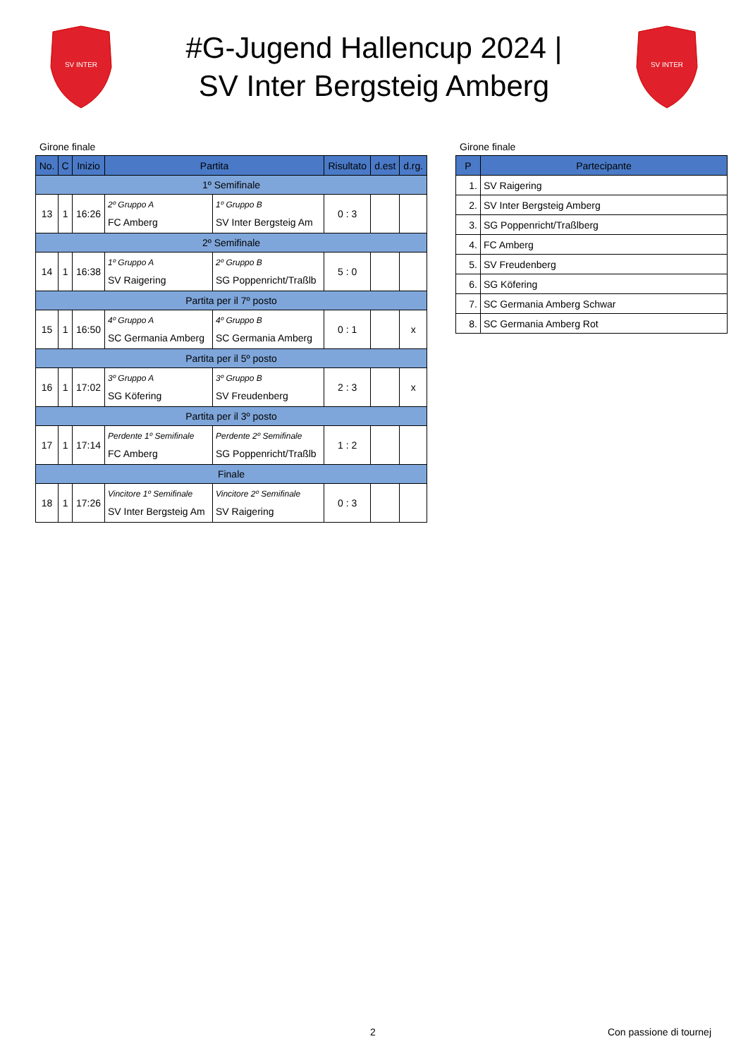SV INTER
#G-Jugend Hallencup 2024 |
SV Inter Bergsteig Amberg
SV INTER
Girone finale
| No. | C | Inizio | Partita | | Risultato | d.est | d.rg. |
| --- | --- | --- | --- | --- | --- | --- | --- |
| 1º Semifinale | | | | | | | |
| 13 | 1 | 16:26 | 2º Gruppo A FC Amberg | 1º Gruppo B SV Inter Bergsteig Am | 0 : 3 | | |
| 2º Semifinale | | | | | | | |
| 14 | 1 | 16:38 | 1º Gruppo A SV Raigering | 2º Gruppo B SG Poppenricht/Traßlb | 5 : 0 | | |
| Partita per il 7º posto | | | | | | | |
| 15 | 1 | 16:50 | 4º Gruppo A SC Germania Amberg | 4º Gruppo B SC Germania Amberg | 0 : 1 | | x |
| Partita per il 5º posto | | | | | | | |
| 16 | 1 | 17:02 | 3º Gruppo A SG Köfering | 3º Gruppo B SV Freudenberg | 2 : 3 | | x |
| Partita per il 3º posto | | | | | | | |
| 17 | 1 | 17:14 | Perdente 1º Semifinale FC Amberg | Perdente 2º Semifinale SG Poppenricht/Traßlb | 1 : 2 | | |
| Finale | | | | | | | |
| 18 | 1 | 17:26 | Vincitore 1º Semifinale SV Inter Bergsteig Am | Vincitore 2º Semifinale SV Raigering | 0 : 3 | | |
Girone finale
| P | Partecipante |
| --- | --- |
| 1. | SV Raigering |
| 2. | SV Inter Bergsteig Amberg |
| 3. | SG Poppenricht/Traßlberg |
| 4. | FC Amberg |
| 5. | SV Freudenberg |
| 6. | SG Köfering |
| 7. | SC Germania Amberg Schwar |
| 8. | SC Germania Amberg Rot |
2 Con passione di tournej